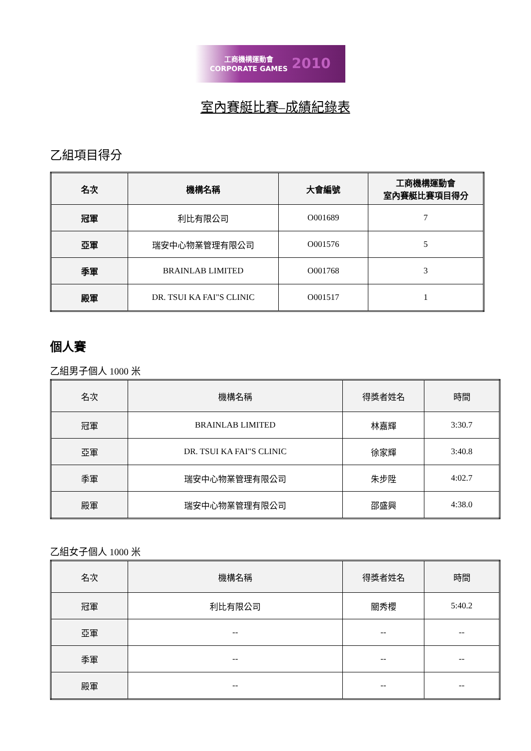工商機構運動會
CORPORATE GAMES
2010
室內賽艇比賽–成績紀錄表
乙組項目得分
| 名次 | 機構名稱 | 大會編號 | 工商機構運動會 室內賽艇比賽項目得分 |
| --- | --- | --- | --- |
| 冠軍 | 利比有限公司 | O001689 | 7 |
| 亞軍 | 瑞安中心物業管理有限公司 | O001576 | 5 |
| 季軍 | BRAINLAB LIMITED | O001768 | 3 |
| 殿軍 | DR. TSUI KA FAI"S CLINIC | O001517 | 1 |
個人賽
乙組男子個人 1000 米
| 名次 | 機構名稱 | 得獎者姓名 | 時間 |
| --- | --- | --- | --- |
| 冠軍 | BRAINLAB LIMITED | 林嘉輝 | 3:30.7 |
| 亞軍 | DR. TSUI KA FAI"S CLINIC | 徐家輝 | 3:40.8 |
| 季軍 | 瑞安中心物業管理有限公司 | 朱步陞 | 4:02.7 |
| 殿軍 | 瑞安中心物業管理有限公司 | 邵盛興 | 4:38.0 |
乙組女子個人 1000 米
| 名次 | 機構名稱 | 得獎者姓名 | 時間 |
| --- | --- | --- | --- |
| 冠軍 | 利比有限公司 | 關秀櫻 | 5:40.2 |
| 亞軍 | -- | -- | -- |
| 季軍 | -- | -- | -- |
| 殿軍 | -- | -- | -- |